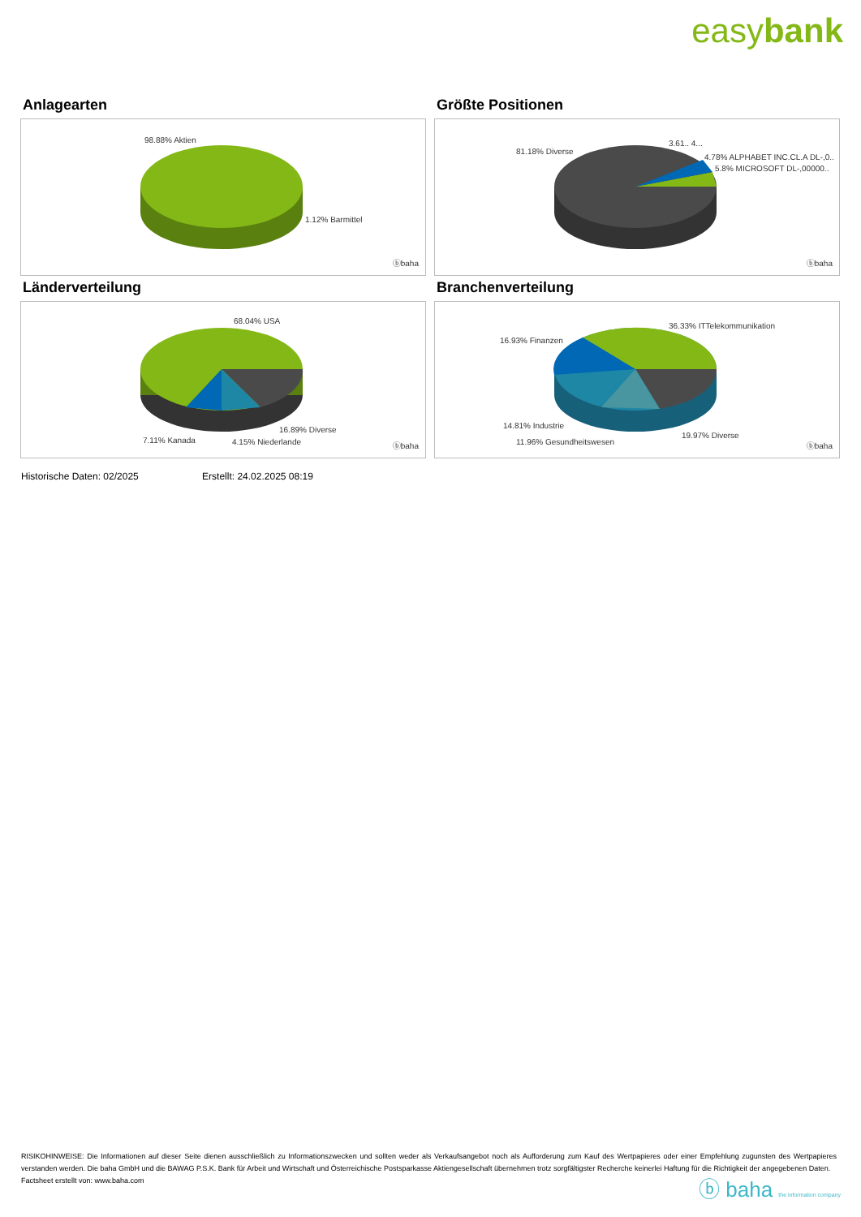easybank
Anlagearten
98.88% Aktien
1.12% Barmittel
ⓑbaha
Größte Positionen
81.18% Diverse
3.61.. 4...
4.78% ALPHABET INC.CL.A DL-,0..
5.8% MICROSOFT DL-,00000..
ⓑbaha
Länderverteilung
68.04% USA
16.89% Diverse
7.11% Kanada 4.15% Niederlande ⓑbaha
Branchenverteilung
36.33% ITTelekommunikation
16.93% Finanzen
14.81% Industrie
19.97% Diverse
11.96% Gesundheitswesen ⓑbaha
Historische Daten: 02/2025 Erstellt: 24.02.2025 08:19
RISIKOHINWEISE: Die Informationen auf dieser Seite dienen ausschließlich zu Informationszwecken und sollten weder als Verkaufsangebot noch als Aufforderung zum Kauf des Wertpapieres oder einer Empfehlung zugunsten des Wertpapieres verstanden werden. Die baha GmbH und die BAWAG P.S.K. Bank für Arbeit und Wirtschaft und Österreichische Postsparkasse Aktiengesellschaft übernehmen trotz sorgfältigster Recherche keinerlei Haftung für die Richtigkeit der angegebenen Daten.
Factsheet erstellt von: www.baha.com
ⓑ baha the information company